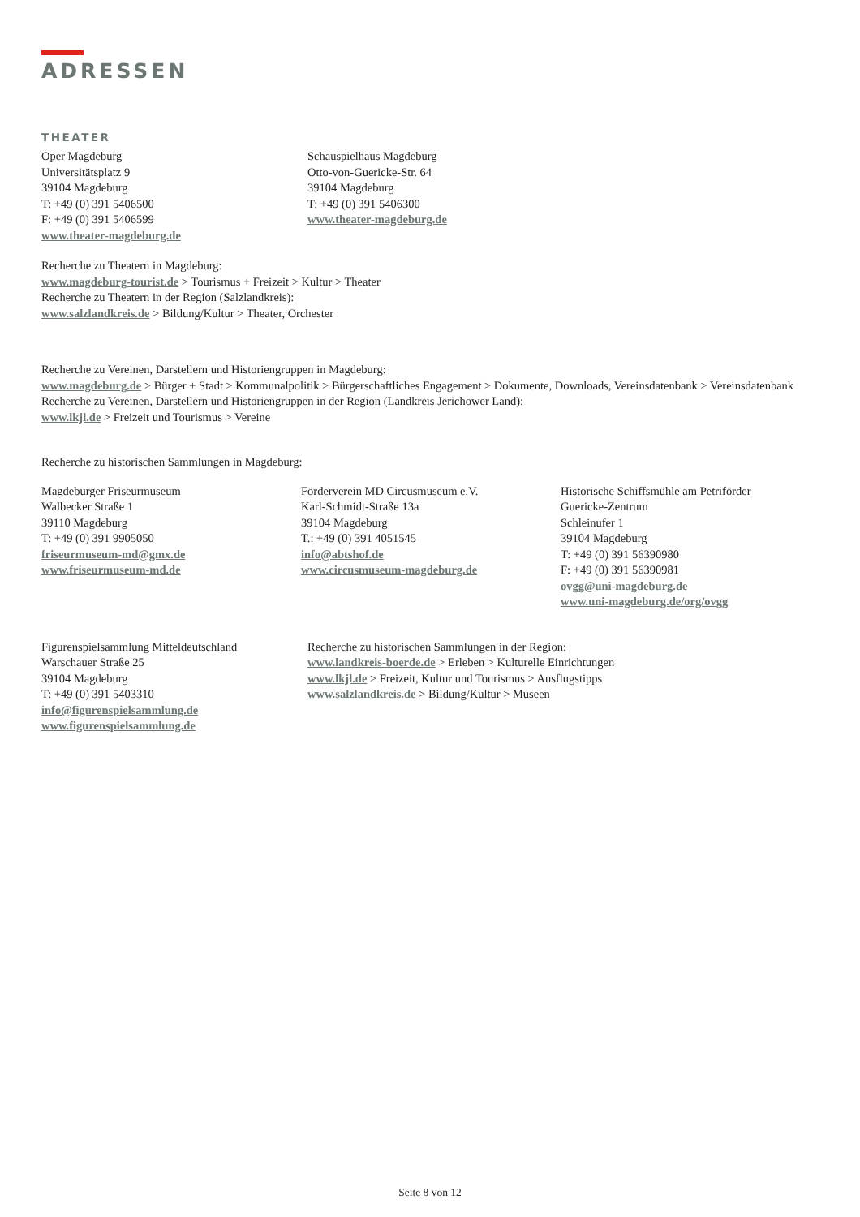ADRESSEN
THEATER
Oper Magdeburg
Universitätsplatz 9
39104 Magdeburg
T: +49 (0) 391 5406500
F: +49 (0) 391 5406599
www.theater-magdeburg.de
Schauspielhaus Magdeburg
Otto-von-Guericke-Str. 64
39104 Magdeburg
T: +49 (0) 391 5406300
www.theater-magdeburg.de
Recherche zu Theatern in Magdeburg:
www.magdeburg-tourist.de > Tourismus + Freizeit > Kultur > Theater
Recherche zu Theatern in der Region (Salzlandkreis):
www.salzlandkreis.de > Bildung/Kultur > Theater, Orchester
Recherche zu Vereinen, Darstellern und Historiengruppen in Magdeburg:
www.magdeburg.de > Bürger + Stadt > Kommunalpolitik > Bürgerschaftliches Engagement > Dokumente, Downloads, Vereinsdatenbank > Vereinsdatenbank
Recherche zu Vereinen, Darstellern und Historiengruppen in der Region (Landkreis Jerichower Land):
www.lkjl.de > Freizeit und Tourismus > Vereine
Recherche zu historischen Sammlungen in Magdeburg:
Magdeburger Friseurmuseum
Walbecker Straße 1
39110 Magdeburg
T: +49 (0) 391 9905050
friseurmuseum-md@gmx.de
www.friseurmuseum-md.de
Förderverein MD Circusmuseum e.V.
Karl-Schmidt-Straße 13a
39104 Magdeburg
T.: +49 (0) 391 4051545
info@abtshof.de
www.circusmuseum-magdeburg.de
Historische Schiffsmühle am Petriförder
Guericke-Zentrum
Schleinufer 1
39104 Magdeburg
T: +49 (0) 391 56390980
F: +49 (0) 391 56390981
ovgg@uni-magdeburg.de
www.uni-magdeburg.de/org/ovgg
Figurenspielsammlung Mitteldeutschland
Warschauer Straße 25
39104 Magdeburg
T: +49 (0) 391 5403310
info@figurenspielsammlung.de
www.figurenspielsammlung.de
Recherche zu historischen Sammlungen in der Region:
www.landkreis-boerde.de > Erleben > Kulturelle Einrichtungen
www.lkjl.de > Freizeit, Kultur und Tourismus > Ausflugstipps
www.salzlandkreis.de > Bildung/Kultur > Museen
Seite 8 von 12